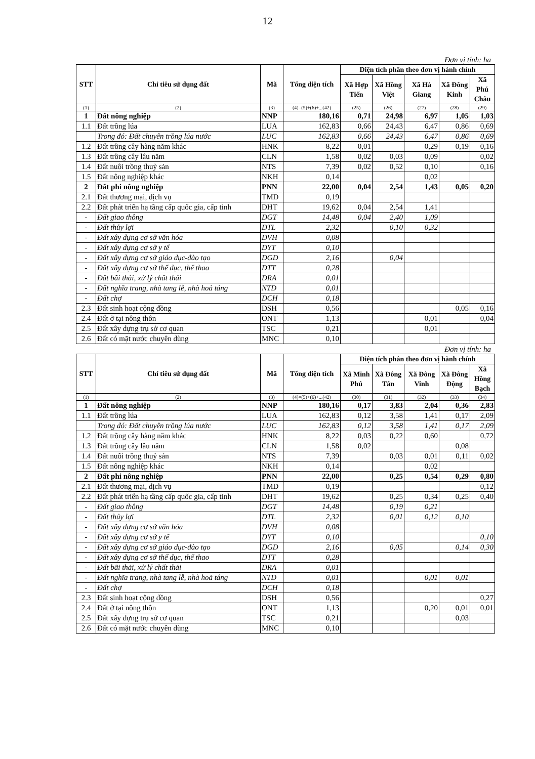12
Đơn vị tính: ha
| STT | Chỉ tiêu sử dụng đất | Mã | Tổng diện tích | Diện tích phân theo đơn vị hành chính | | | | |
| --- | --- | --- | --- | --- | --- | --- | --- | --- |
| | | | | Xã Hợp Tiến | Xã Hồng Việt | Xã Hà Giang | Xã Đông Kinh | Xã Phú Châu |
| (1) | (2) | (3) | (4)=(5)+(6)+...(42) | (25) | (26) | (27) | (28) | (29) |
| 1 | Đất nông nghiệp | NNP | 180,16 | 0,71 | 24,98 | 6,97 | 1,05 | 1,03 |
| 1.1 | Đất trồng lúa | LUA | 162,83 | 0,66 | 24,43 | 6,47 | 0,86 | 0,69 |
| | Trong đó: Đất chuyên trồng lúa nước | LUC | 162,83 | 0,66 | 24,43 | 6,47 | 0,86 | 0,69 |
| 1.2 | Đất trồng cây hàng năm khác | HNK | 8,22 | 0,01 | | 0,29 | 0,19 | 0,16 |
| 1.3 | Đất trồng cây lâu năm | CLN | 1,58 | 0,02 | 0,03 | 0,09 | | 0,02 |
| 1.4 | Đất nuôi trồng thuỷ sản | NTS | 7,39 | 0,02 | 0,52 | 0,10 | | 0,16 |
| 1.5 | Đất nông nghiệp khác | NKH | 0,14 | | | 0,02 | | |
| 2 | Đất phi nông nghiệp | PNN | 22,00 | 0,04 | 2,54 | 1,43 | 0,05 | 0,20 |
| 2.1 | Đất thương mại, dịch vụ | TMD | 0,19 | | | | | |
| 2.2 | Đất phát triển hạ tầng cấp quốc gia, cấp tỉnh | DHT | 19,62 | 0,04 | 2,54 | 1,41 | | |
| - | Đất giao thông | DGT | 14,48 | 0,04 | 2,40 | 1,09 | | |
| - | Đất thủy lợi | DTL | 2,32 | | 0,10 | 0,32 | | |
| - | Đất xây dựng cơ sở văn hóa | DVH | 0,08 | | | | | |
| - | Đất xây dựng cơ sở y tế | DYT | 0,10 | | | | | |
| - | Đất xây dựng cơ sở giáo dục-đào tạo | DGD | 2,16 | | 0,04 | | | |
| - | Đất xây dựng cơ sở thể dục, thể thao | DTT | 0,28 | | | | | |
| - | Đất bãi thải, xử lý chất thải | DRA | 0,01 | | | | | |
| - | Đất nghĩa trang, nhà tang lễ, nhà hoả táng | NTD | 0,01 | | | | | |
| - | Đất chợ | DCH | 0,18 | | | | | |
| 2.3 | Đất sinh hoạt cộng đồng | DSH | 0,56 | | | | 0,05 | 0,16 |
| 2.4 | Đất ở tại nông thôn | ONT | 1,13 | | | 0,01 | | 0,04 |
| 2.5 | Đất xây dựng trụ sở cơ quan | TSC | 0,21 | | | 0,01 | | |
| 2.6 | Đất có mặt nước chuyên dùng | MNC | 0,10 | | | | | |
Đơn vị tính: ha
| STT | Chỉ tiêu sử dụng đất | Mã | Tổng diện tích | Diện tích phân theo đơn vị hành chính | | | | |
| --- | --- | --- | --- | --- | --- | --- | --- | --- |
| | | | | Xã Minh Phú | Xã Đông Tân | Xã Đông Vinh | Xã Đông Động | Xã Hồng Bạch |
| (1) | (2) | (3) | (4)=(5)+(6)+...(42) | (30) | (31) | (32) | (33) | (34) |
| 1 | Đất nông nghiệp | NNP | 180,16 | 0,17 | 3,83 | 2,04 | 0,36 | 2,83 |
| 1.1 | Đất trồng lúa | LUA | 162,83 | 0,12 | 3,58 | 1,41 | 0,17 | 2,09 |
| | Trong đó: Đất chuyên trồng lúa nước | LUC | 162,83 | 0,12 | 3,58 | 1,41 | 0,17 | 2,09 |
| 1.2 | Đất trồng cây hàng năm khác | HNK | 8,22 | 0,03 | 0,22 | 0,60 | | 0,72 |
| 1.3 | Đất trồng cây lâu năm | CLN | 1,58 | 0,02 | | | 0,08 | |
| 1.4 | Đất nuôi trồng thuỷ sản | NTS | 7,39 | | 0,03 | 0,01 | 0,11 | 0,02 |
| 1.5 | Đất nông nghiệp khác | NKH | 0,14 | | | 0,02 | | |
| 2 | Đất phi nông nghiệp | PNN | 22,00 | | 0,25 | 0,54 | 0,29 | 0,80 |
| 2.1 | Đất thương mại, dịch vụ | TMD | 0,19 | | | | | 0,12 |
| 2.2 | Đất phát triển hạ tầng cấp quốc gia, cấp tỉnh | DHT | 19,62 | | 0,25 | 0,34 | 0,25 | 0,40 |
| - | Đất giao thông | DGT | 14,48 | | 0,19 | 0,21 | | |
| - | Đất thủy lợi | DTL | 2,32 | | 0,01 | 0,12 | 0,10 | |
| - | Đất xây dựng cơ sở văn hóa | DVH | 0,08 | | | | | |
| - | Đất xây dựng cơ sở y tế | DYT | 0,10 | | | | | 0,10 |
| - | Đất xây dựng cơ sở giáo dục-đào tạo | DGD | 2,16 | | 0,05 | | 0,14 | 0,30 |
| - | Đất xây dựng cơ sở thể dục, thể thao | DTT | 0,28 | | | | | |
| - | Đất bãi thải, xử lý chất thải | DRA | 0,01 | | | | | |
| - | Đất nghĩa trang, nhà tang lễ, nhà hoả táng | NTD | 0,01 | | | 0,01 | 0,01 | |
| - | Đất chợ | DCH | 0,18 | | | | | |
| 2.3 | Đất sinh hoạt cộng đồng | DSH | 0,56 | | | | | 0,27 |
| 2.4 | Đất ở tại nông thôn | ONT | 1,13 | | | 0,20 | 0,01 | 0,01 |
| 2.5 | Đất xây dựng trụ sở cơ quan | TSC | 0,21 | | | | 0,03 | |
| 2.6 | Đất có mặt nước chuyên dùng | MNC | 0,10 | | | | | |